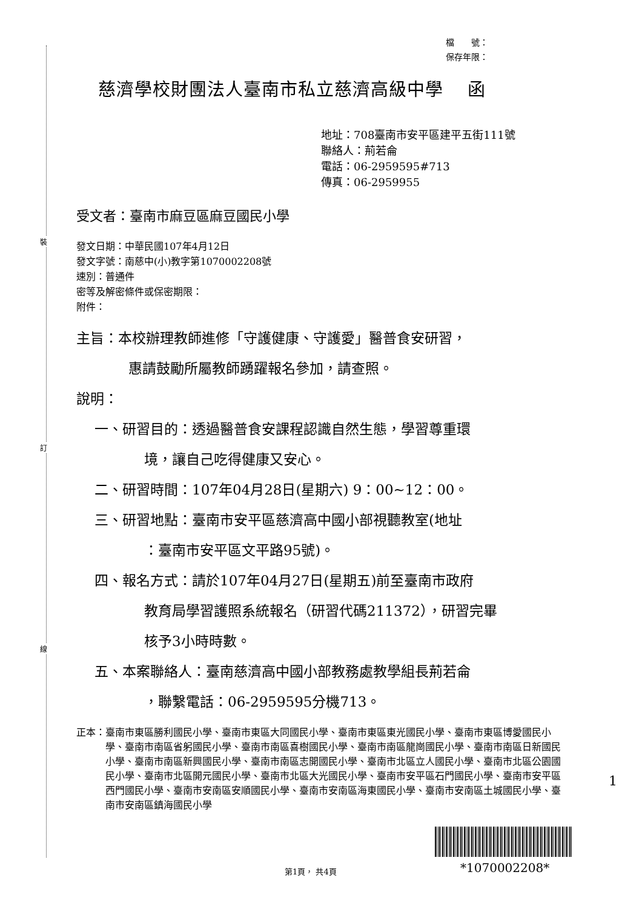裝
訂
線
檔　　號：
保存年限：
慈濟學校財團法人臺南市私立慈濟高級中學　 函
地址：708臺南市安平區建平五街111號
聯絡人：荊若侖
電話：06-2959595#713
傳真：06-2959955
受文者：臺南市麻豆區麻豆國民小學
發文日期：中華民國107年4月12日
發文字號：南慈中(小)教字第1070002208號
速別：普通件
密等及解密條件或保密期限：
附件：
主旨：本校辦理教師進修「守護健康、守護愛」醫普食安研習，
惠請鼓勵所屬教師踴躍報名參加，請查照。
說明：
一、研習目的：透過醫普食安課程認識自然生態，學習尊重環
境，讓自己吃得健康又安心。
二、研習時間：107年04月28日(星期六) 9：00~12：00。
三、研習地點：臺南市安平區慈濟高中國小部視聽教室(地址
：臺南市安平區文平路95號)。
四、報名方式：請於107年04月27日(星期五)前至臺南市政府
教育局學習護照系統報名（研習代碼211372），研習完畢
核予3小時時數。
五、本案聯絡人：臺南慈濟高中國小部教務處教學組長荊若侖
，聯繫電話：06-2959595分機713。
正本： 臺南市東區勝利國民小學、臺南市東區大同國民小學、臺南市東區東光國民小學、臺南市東區博愛國民小學、臺南市南區省躬國民小學、臺南市南區喜樹國民小學、臺南市南區龍崗國民小學、臺南市南區日新國民小學、臺南市南區新興國民小學、臺南市南區志開國民小學、臺南市北區立人國民小學、臺南市北區公園國民小學、臺南市北區開元國民小學、臺南市北區大光國民小學、臺南市安平區石門國民小學、臺南市安平區西門國民小學、臺南市安南區安順國民小學、臺南市安南區海東國民小學、臺南市安南區土城國民小學、臺南市安南區鎮海國民小學
第1頁， 共4頁 *1070002208*
1